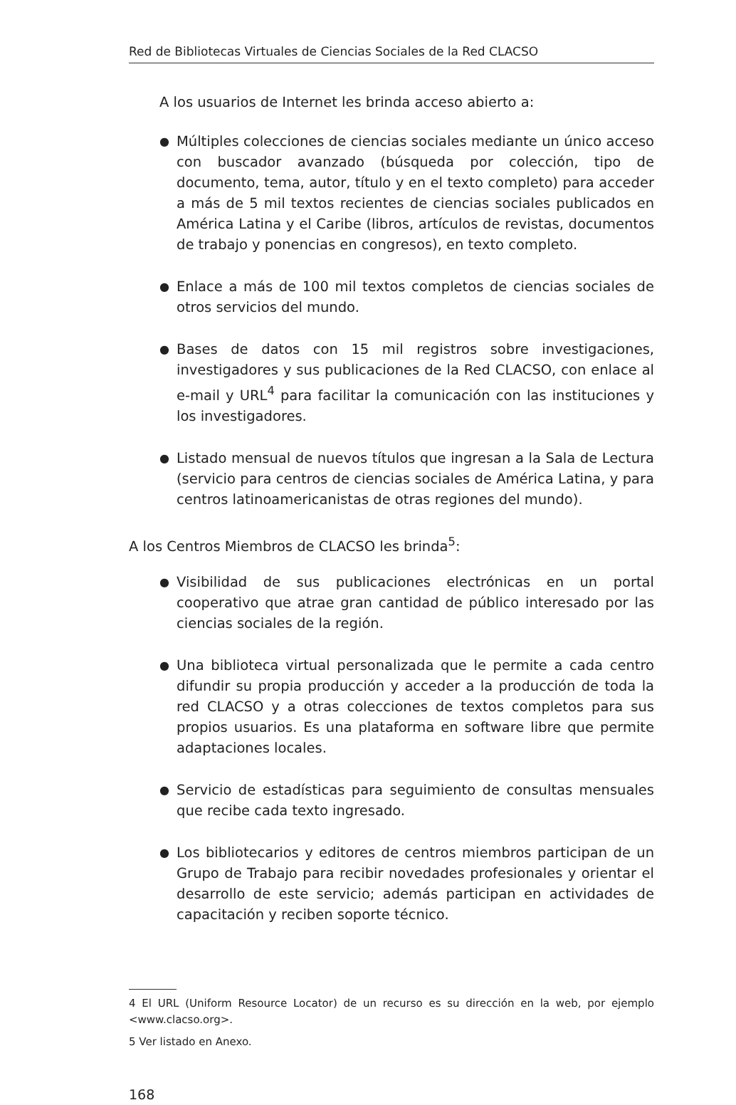Red de Bibliotecas Virtuales de Ciencias Sociales de la Red CLACSO
A los usuarios de Internet les brinda acceso abierto a:
● Múltiples colecciones de ciencias sociales mediante un único acceso con buscador avanzado (búsqueda por colección, tipo de documento, tema, autor, título y en el texto completo) para acceder a más de 5 mil textos recientes de ciencias sociales publicados en América Latina y el Caribe (libros, artículos de revistas, documentos de trabajo y ponencias en congresos), en texto completo.
● Enlace a más de 100 mil textos completos de ciencias sociales de otros servicios del mundo.
● Bases de datos con 15 mil registros sobre investigaciones, investigadores y sus publicaciones de la Red CLACSO, con enlace al e-mail y URL<sup>4</sup> para facilitar la comunicación con las instituciones y los investigadores.
● Listado mensual de nuevos títulos que ingresan a la Sala de Lectura (servicio para centros de ciencias sociales de América Latina, y para centros latinoamericanistas de otras regiones del mundo).
A los Centros Miembros de CLACSO les brinda<sup>5</sup>:
● Visibilidad de sus publicaciones electrónicas en un portal cooperativo que atrae gran cantidad de público interesado por las ciencias sociales de la región.
● Una biblioteca virtual personalizada que le permite a cada centro difundir su propia producción y acceder a la producción de toda la red CLACSO y a otras colecciones de textos completos para sus propios usuarios. Es una plataforma en software libre que permite adaptaciones locales.
● Servicio de estadísticas para seguimiento de consultas mensuales que recibe cada texto ingresado.
● Los bibliotecarios y editores de centros miembros participan de un Grupo de Trabajo para recibir novedades profesionales y orientar el desarrollo de este servicio; además participan en actividades de capacitación y reciben soporte técnico.
4 El URL (Uniform Resource Locator) de un recurso es su dirección en la web, por ejemplo <www.clacso.org>.
5 Ver listado en Anexo.
168